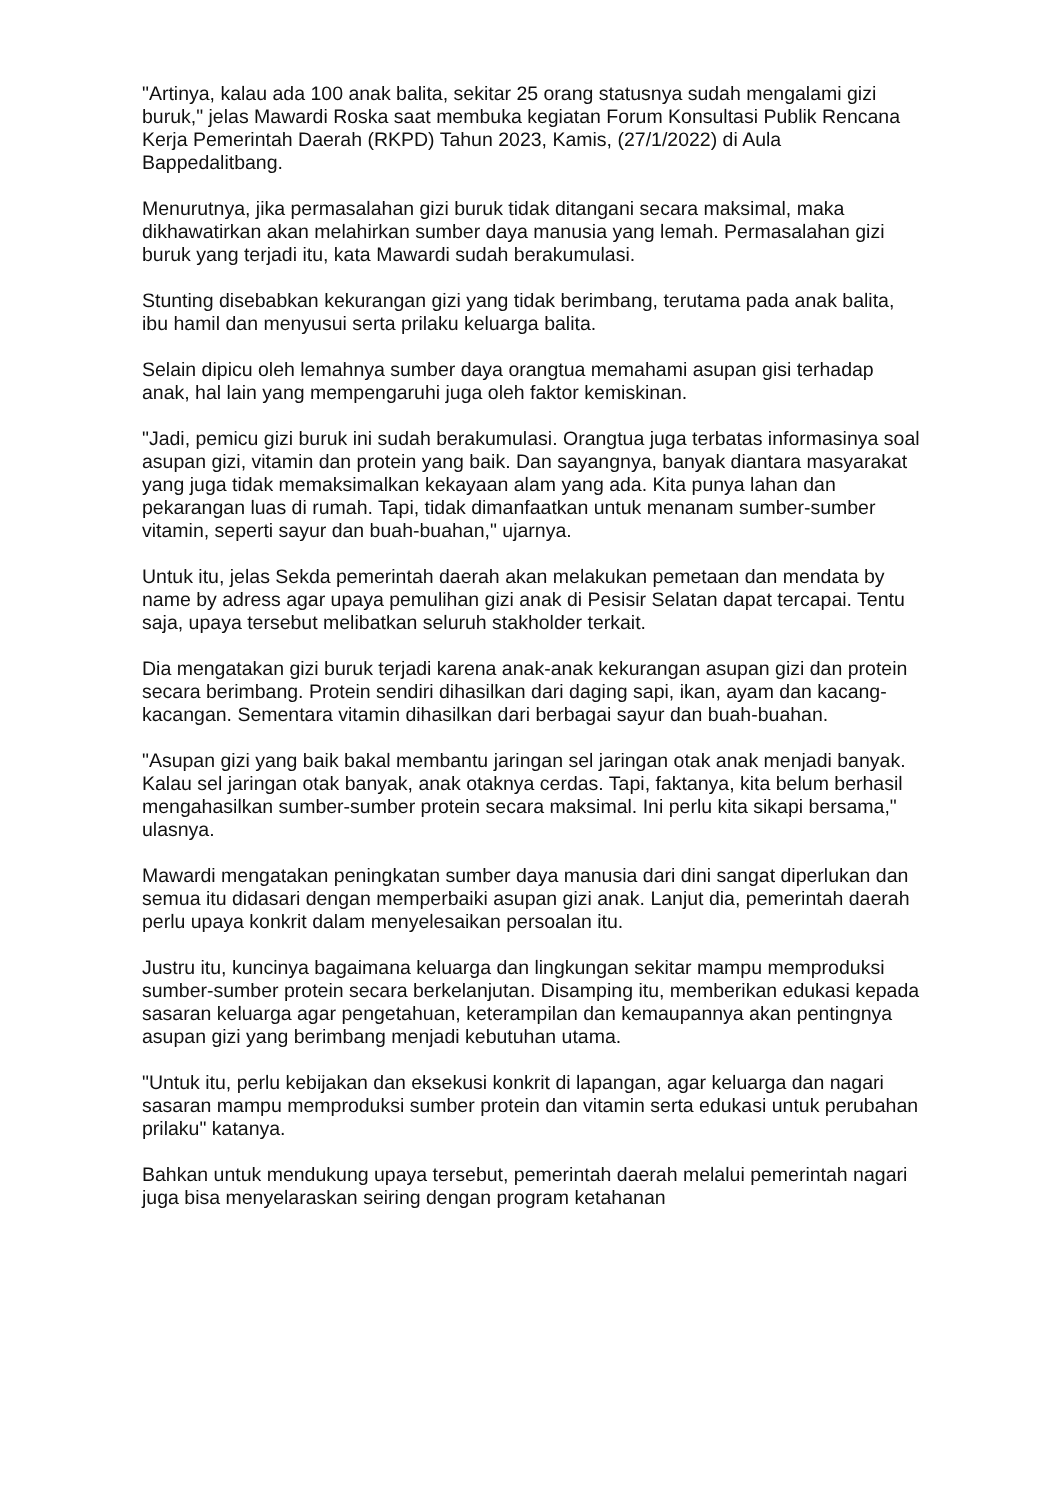"Artinya, kalau ada 100 anak balita, sekitar 25 orang statusnya sudah mengalami gizi buruk," jelas Mawardi Roska saat membuka kegiatan Forum Konsultasi Publik Rencana Kerja Pemerintah Daerah (RKPD) Tahun 2023, Kamis, (27/1/2022) di Aula Bappedalitbang.
Menurutnya, jika permasalahan gizi buruk tidak ditangani secara maksimal, maka dikhawatirkan akan melahirkan sumber daya manusia yang lemah. Permasalahan gizi buruk yang terjadi itu, kata Mawardi sudah berakumulasi.
Stunting disebabkan kekurangan gizi yang tidak berimbang, terutama pada anak balita, ibu hamil dan menyusui serta prilaku keluarga balita.
Selain dipicu oleh lemahnya sumber daya orangtua memahami asupan gisi terhadap anak, hal lain yang mempengaruhi juga oleh faktor kemiskinan.
"Jadi, pemicu gizi buruk ini sudah berakumulasi. Orangtua juga terbatas informasinya soal asupan gizi, vitamin dan protein yang baik. Dan sayangnya, banyak diantara masyarakat yang juga tidak memaksimalkan kekayaan alam yang ada. Kita punya lahan dan pekarangan luas di rumah. Tapi, tidak dimanfaatkan untuk menanam sumber-sumber vitamin, seperti sayur dan buah-buahan," ujarnya.
Untuk itu, jelas Sekda pemerintah daerah akan melakukan pemetaan dan mendata by name by adress agar upaya pemulihan gizi anak di Pesisir Selatan dapat tercapai. Tentu saja, upaya tersebut melibatkan seluruh stakholder terkait.
Dia mengatakan gizi buruk terjadi karena anak-anak kekurangan asupan gizi dan protein secara berimbang. Protein sendiri dihasilkan dari daging sapi, ikan, ayam dan kacang-kacangan. Sementara vitamin dihasilkan dari berbagai sayur dan buah-buahan.
"Asupan gizi yang baik bakal membantu jaringan sel jaringan otak anak menjadi banyak. Kalau sel jaringan otak banyak, anak otaknya cerdas. Tapi, faktanya, kita belum berhasil mengahasilkan sumber-sumber protein secara maksimal. Ini perlu kita sikapi bersama," ulasnya.
Mawardi mengatakan peningkatan sumber daya manusia dari dini sangat diperlukan dan semua itu didasari dengan memperbaiki asupan gizi anak. Lanjut dia, pemerintah daerah perlu upaya konkrit dalam menyelesaikan persoalan itu.
Justru itu, kuncinya bagaimana keluarga dan lingkungan sekitar mampu memproduksi sumber-sumber protein secara berkelanjutan. Disamping itu, memberikan edukasi kepada sasaran keluarga agar pengetahuan, keterampilan dan kemaupannya akan pentingnya asupan gizi yang berimbang menjadi kebutuhan utama.
"Untuk itu, perlu kebijakan dan eksekusi konkrit di lapangan, agar keluarga dan nagari sasaran mampu memproduksi sumber protein dan vitamin serta edukasi untuk perubahan prilaku" katanya.
Bahkan untuk mendukung upaya tersebut, pemerintah daerah melalui pemerintah nagari juga bisa menyelaraskan seiring dengan program ketahanan